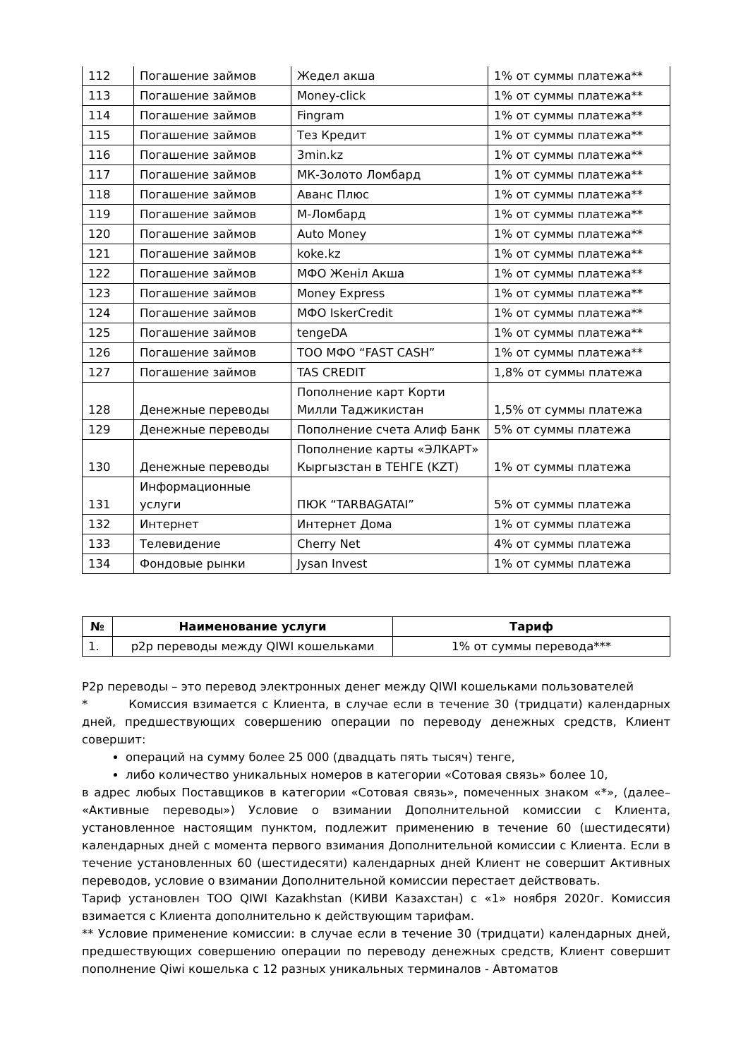| 112 | Погашение займов | Жедел акша | 1% от суммы платежа** |
| 113 | Погашение займов | Money-click | 1% от суммы платежа** |
| 114 | Погашение займов | Fingram | 1% от суммы платежа** |
| 115 | Погашение займов | Тез Кредит | 1% от суммы платежа** |
| 116 | Погашение займов | 3min.kz | 1% от суммы платежа** |
| 117 | Погашение займов | МК-Золото Ломбард | 1% от суммы платежа** |
| 118 | Погашение займов | Аванс Плюс | 1% от суммы платежа** |
| 119 | Погашение займов | М-Ломбард | 1% от суммы платежа** |
| 120 | Погашение займов | Auto Money | 1% от суммы платежа** |
| 121 | Погашение займов | koke.kz | 1% от суммы платежа** |
| 122 | Погашение займов | МФО Женiл Акша | 1% от суммы платежа** |
| 123 | Погашение займов | Money Express | 1% от суммы платежа** |
| 124 | Погашение займов | МФО IskerCredit | 1% от суммы платежа** |
| 125 | Погашение займов | tengeDA | 1% от суммы платежа** |
| 126 | Погашение займов | ТОО МФО “FAST CASH” | 1% от суммы платежа** |
| 127 | Погашение займов | TAS CREDIT | 1,8% от суммы платежа |
| 128 | Денежные переводы | Пополнение карт Корти Милли Таджикистан | 1,5% от суммы платежа |
| 129 | Денежные переводы | Пополнение счета Алиф Банк | 5% от суммы платежа |
| 130 | Денежные переводы | Пополнение карты «ЭЛКАРТ» Кыргызстан в ТЕНГЕ (KZT) | 1% от суммы платежа |
| 131 | Информационные услуги | ПЮК “TARBAGATAI” | 5% от суммы платежа |
| 132 | Интернет | Интернет Дома | 1% от суммы платежа |
| 133 | Телевидение | Cherry Net | 4% от суммы платежа |
| 134 | Фондовые рынки | Jysan Invest | 1% от суммы платежа |
| № | Наименование услуги | Тариф |
| --- | --- | --- |
| 1. | p2p переводы между QIWI кошельками | 1% от суммы перевода*** |
P2p переводы – это перевод электронных денег между QIWI кошельками пользователей
* Комиссия взимается с Клиента, в случае если в течение 30 (тридцати) календарных дней, предшествующих совершению операции по переводу денежных средств, Клиент совершит:
операций на сумму более 25 000 (двадцать пять тысяч) тенге,
либо количество уникальных номеров в категории «Сотовая связь» более 10,
в адрес любых Поставщиков в категории «Сотовая связь», помеченных знаком «*», (далее– «Активные переводы») Условие о взимании Дополнительной комиссии с Клиента, установленное настоящим пунктом, подлежит применению в течение 60 (шестидесяти) календарных дней с момента первого взимания Дополнительной комиссии с Клиента. Если в течение установленных 60 (шестидесяти) календарных дней Клиент не совершит Активных переводов, условие о взимании Дополнительной комиссии перестает действовать.
Тариф установлен ТОО QIWI Kazakhstan (КИВИ Казахстан) с «1» ноября 2020г. Комиссия взимается с Клиента дополнительно к действующим тарифам.
** Условие применение комиссии: в случае если в течение 30 (тридцати) календарных дней, предшествующих совершению операции по переводу денежных средств, Клиент совершит пополнение Qiwi кошелька с 12 разных уникальных терминалов - Автоматов